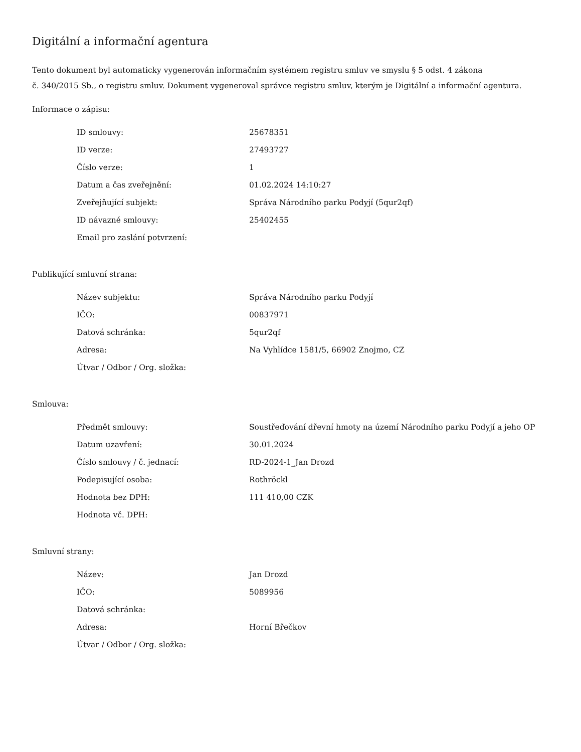Digitální a informační agentura
Tento dokument byl automaticky vygenerován informačním systémem registru smluv ve smyslu § 5 odst. 4 zákona
č. 340/2015 Sb., o registru smluv. Dokument vygeneroval správce registru smluv, kterým je Digitální a informační agentura.
Informace o zápisu:
| ID smlouvy: | 25678351 |
| ID verze: | 27493727 |
| Číslo verze: | 1 |
| Datum a čas zveřejnění: | 01.02.2024 14:10:27 |
| Zveřejňující subjekt: | Správa Národního parku Podyjí (5qur2qf) |
| ID návazné smlouvy: | 25402455 |
| Email pro zaslání potvrzení: | |
Publikující smluvní strana:
| Název subjektu: | Správa Národního parku Podyjí |
| IČO: | 00837971 |
| Datová schránka: | 5qur2qf |
| Adresa: | Na Vyhlídce 1581/5, 66902 Znojmo, CZ |
| Útvar / Odbor / Org. složka: | |
Smlouva:
| Předmět smlouvy: | Soustřeďování dřevní hmoty na území Národního parku Podyjí a jeho OP |
| Datum uzavření: | 30.01.2024 |
| Číslo smlouvy / č. jednací: | RD-2024-1_Jan Drozd |
| Podepisující osoba: | Rothröckl |
| Hodnota bez DPH: | 111 410,00 CZK |
| Hodnota vč. DPH: | |
Smluvní strany:
| Název: | Jan Drozd |
| IČO: | 5089956 |
| Datová schránka: | |
| Adresa: | Horní Břečkov |
| Útvar / Odbor / Org. složka: | |